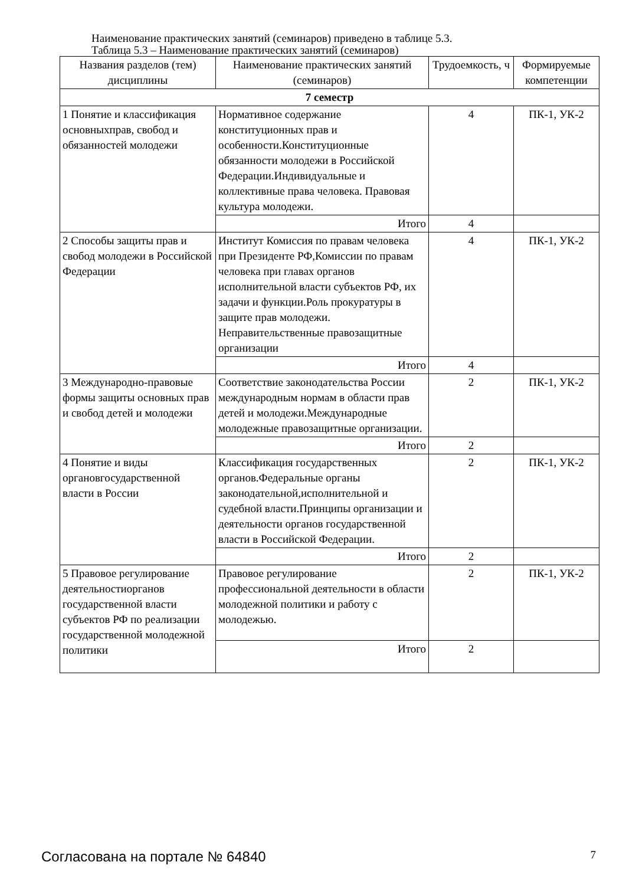Наименование практических занятий (семинаров) приведено в таблице 5.3.
Таблица 5.3 – Наименование практических занятий (семинаров)
| Названия разделов (тем) дисциплины | Наименование практических занятий (семинаров) | Трудоемкость, ч | Формируемые компетенции |
| --- | --- | --- | --- |
| 7 семестр | | | |
| 1 Понятие и классификация основныхправ, свобод и обязанностей молодежи | Нормативное содержание конституционных прав и особенности.Конституционные обязанности молодежи в Российской Федерации.Индивидуальные и коллективные права человека. Правовая культура молодежи. | 4 | ПК-1, УК-2 |
| | Итого | 4 | |
| 2 Способы защиты прав и свобод молодежи в Российской Федерации | Институт Комиссия по правам человека при Президенте РФ,Комиссии по правам человека при главах органов исполнительной власти субъектов РФ, их задачи и функции.Роль прокуратуры в защите прав молодежи. Неправительственные правозащитные организации | 4 | ПК-1, УК-2 |
| | Итого | 4 | |
| 3 Международно-правовые формы защиты основных прав и свобод детей и молодежи | Соответствие законодательства России международным нормам в области прав детей и молодежи.Международные молодежные правозащитные организации. | 2 | ПК-1, УК-2 |
| | Итого | 2 | |
| 4 Понятие и виды органовгосударственной власти в России | Классификация государственных органов.Федеральные органы законодательной,исполнительной и судебной власти.Принципы организации и деятельности органов государственной власти в Российской Федерации. | 2 | ПК-1, УК-2 |
| | Итого | 2 | |
| 5 Правовое регулирование деятельностиорганов государственной власти субъектов РФ по реализации государственной молодежной политики | Правовое регулирование профессиональной деятельности в области молодежной политики и работу с молодежью. | 2 | ПК-1, УК-2 |
| | Итого | 2 | |
Согласована на портале № 64840 7